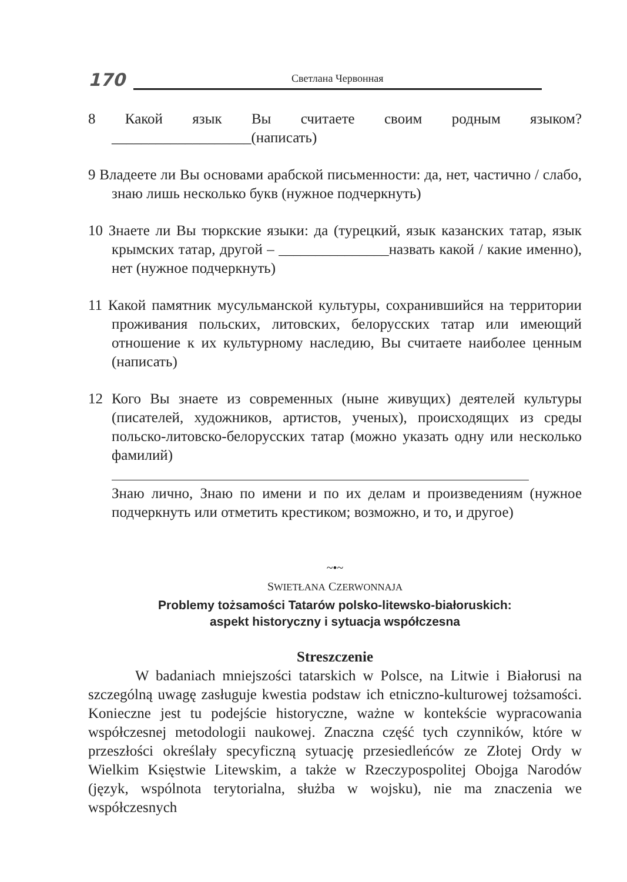170 Светлана Червонная
8 Какой язык Вы считаете своим родным языком? ___________________(написать)
9 Владеете ли Вы основами арабской письменности: да, нет, частично / слабо, знаю лишь несколько букв (нужное подчеркнуть)
10 Знаете ли Вы тюркские языки: да (турецкий, язык казанских татар, язык крымских татар, другой – _______________назвать какой / какие именно), нет (нужное подчеркнуть)
11 Какой памятник мусульманской культуры, сохранившийся на территории проживания польских, литовских, белорусских татар или имеющий отношение к их культурному наследию, Вы считаете наиболее ценным (написать)
12 Кого Вы знаете из современных (ныне живущих) деятелей культуры (писателей, художников, артистов, ученых), происходящих из среды польско-литовско-белорусских татар (можно указать одну или несколько фамилий)
Знаю лично, Знаю по имени и по их делам и произведениям (нужное подчеркнуть или отметить крестиком; возможно, и то, и другое)
~•~
SWIETŁANA CZERWONNAJA
Problemy tożsamości Tatarów polsko-litewsko-białoruskich:
aspekt historyczny i sytuacja współczesna
Streszczenie
W badaniach mniejszości tatarskich w Polsce, na Litwie i Białorusi na szczególną uwagę zasługuje kwestia podstaw ich etniczno-kulturowej tożsamości. Konieczne jest tu podejście historyczne, ważne w kontekście wypracowania współczesnej metodologii naukowej. Znaczna część tych czynników, które w przeszłości określały specyficzną sytuację przesiedleńców ze Złotej Ordy w Wielkim Księstwie Litewskim, a także w Rzeczypospolitej Obojga Narodów (język, wspólnota terytorialna, służba w wojsku), nie ma znaczenia we współczesnych